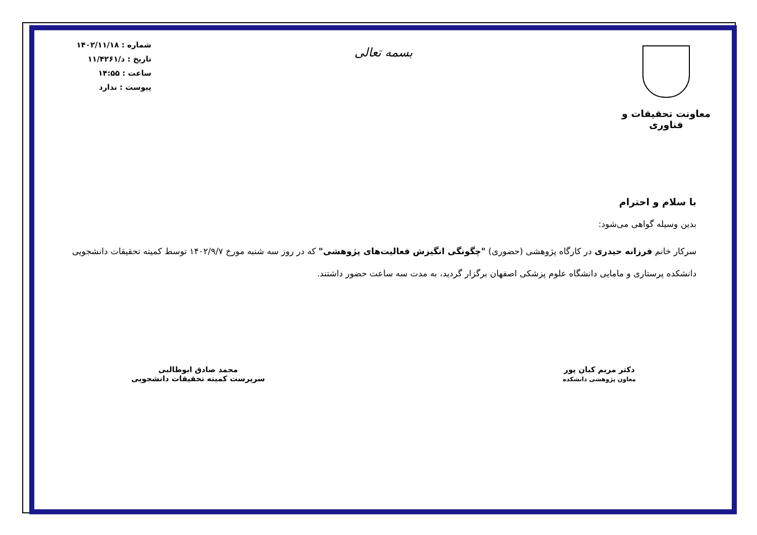معاونت تحقیقات و فناوری
بسمه تعالی
شماره : ۱۴۰۲/۱۱/۱۸
تاریخ : د/۱۱/۴۲۶۱
ساعت : ۱۴:۵۵
پیوست : ندارد
با سلام و احترام
بدین وسیله گواهی می‌شود:
سرکار خانم فرزانه حیدری در کارگاه پژوهشی (حضوری) "چگونگی انگیزش فعالیت‌های پژوهشی" که در روز سه شنبه مورخ ۱۴۰۲/۹/۷ توسط کمیته تحقیقات دانشجویی دانشکده پرستاری و مامایی دانشگاه علوم پزشکی اصفهان برگزار گردید، به مدت سه ساعت حضور داشتند.
دکتر مریم کیان پور
معاون پژوهشی دانشکده
محمد صادق ابوطالبی
سرپرست کمیته تحقیقات دانشجویی